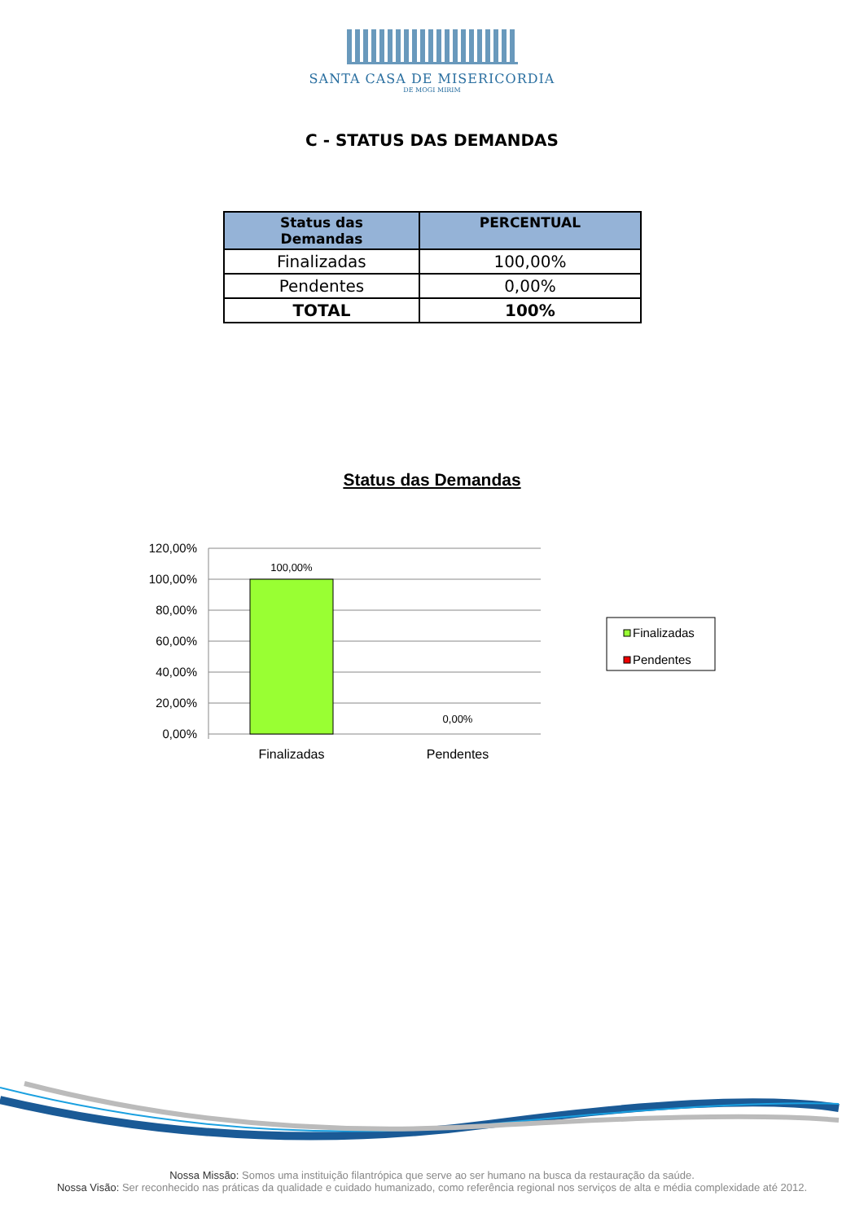SANTA CASA DE MISERICORDIA
DE MOGI MIRIM
C - STATUS DAS DEMANDAS
| Status das Demandas | PERCENTUAL |
| --- | --- |
| Finalizadas | 100,00% |
| Pendentes | 0,00% |
| TOTAL | 100% |
Status das Demandas
120,00%
100,00%
80,00%
60,00%
40,00%
20,00%
0,00%
100,00%
0,00%
Finalizadas
Pendentes
Finalizadas
Pendentes
Nossa Missão: Somos uma instituição filantrópica que serve ao ser humano na busca da restauração da saúde.
Nossa Visão: Ser reconhecido nas práticas da qualidade e cuidado humanizado, como referência regional nos serviços de alta e média complexidade até 2012.